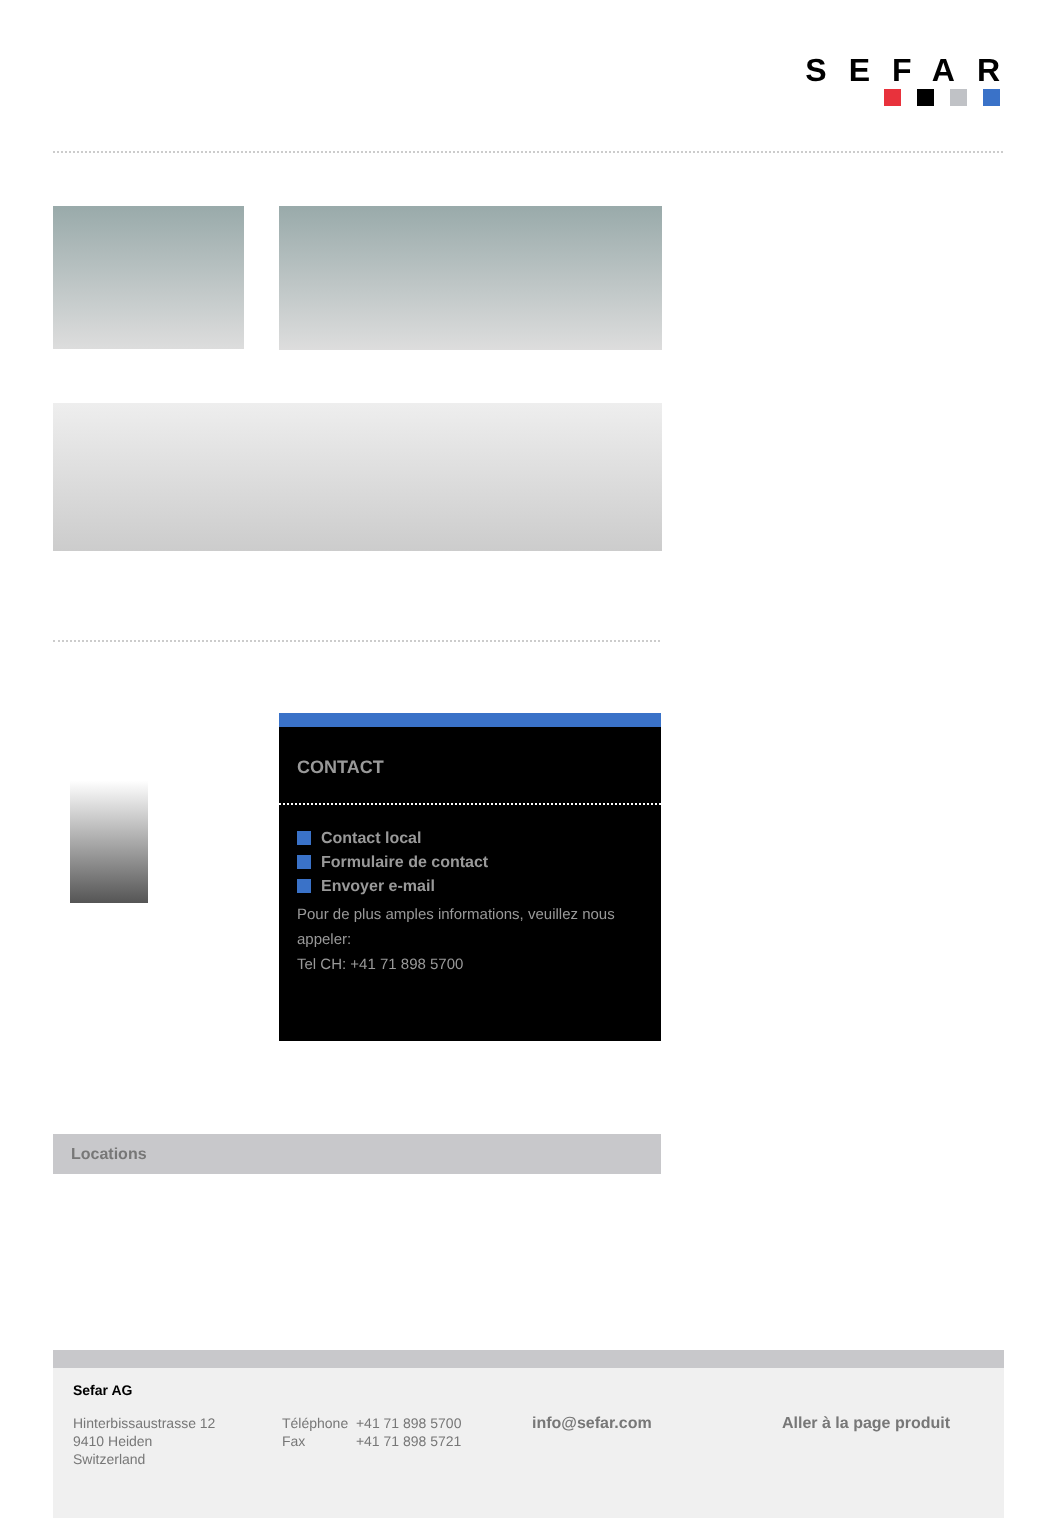SEFAR
CONTACT
Contact local
Formulaire de contact
Envoyer e-mail
Pour de plus amples informations, veuillez nous appeler:
Tel CH: +41 71 898 5700
Locations
Sefar AG
Hinterbissaustrasse 12
9410 Heiden
Switzerland
Téléphone +41 71 898 5700
Fax +41 71 898 5721
info@sefar.com Aller à la page produit